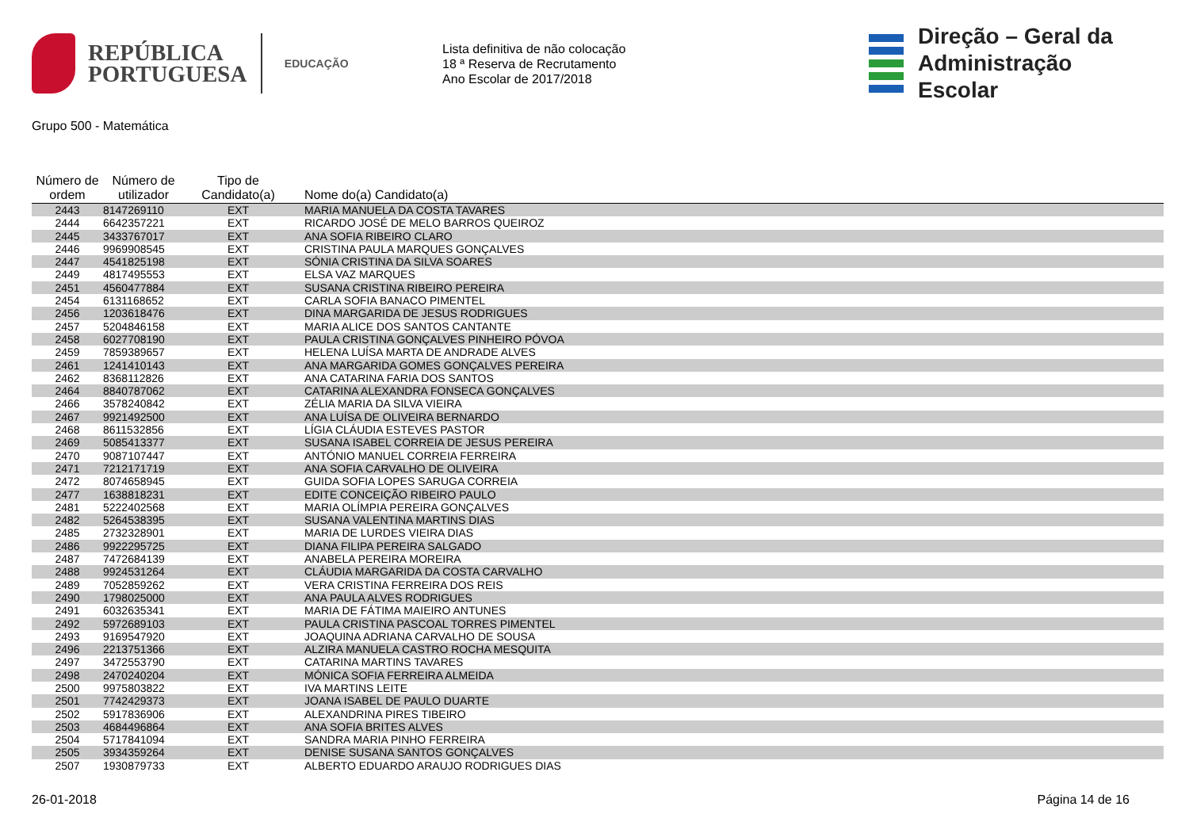REPÚBLICA
PORTUGUESA
EDUCAÇÃO
Lista definitiva de não colocação
18 ª Reserva de Recrutamento
Ano Escolar de 2017/2018
Direção – Geral da
Administração Escolar
Grupo 500 - Matemática
| Número de ordem | Número de utilizador | Tipo de Candidato(a) | Nome do(a) Candidato(a) |
| --- | --- | --- | --- |
| 2443 | 8147269110 | EXT | MARIA MANUELA DA COSTA TAVARES |
| 2444 | 6642357221 | EXT | RICARDO JOSÉ DE MELO BARROS QUEIROZ |
| 2445 | 3433767017 | EXT | ANA SOFIA RIBEIRO CLARO |
| 2446 | 9969908545 | EXT | CRISTINA PAULA MARQUES GONÇALVES |
| 2447 | 4541825198 | EXT | SÓNIA CRISTINA DA SILVA SOARES |
| 2449 | 4817495553 | EXT | ELSA VAZ MARQUES |
| 2451 | 4560477884 | EXT | SUSANA CRISTINA RIBEIRO PEREIRA |
| 2454 | 6131168652 | EXT | CARLA SOFIA BANACO PIMENTEL |
| 2456 | 1203618476 | EXT | DINA MARGARIDA DE JESUS RODRIGUES |
| 2457 | 5204846158 | EXT | MARIA ALICE DOS SANTOS CANTANTE |
| 2458 | 6027708190 | EXT | PAULA CRISTINA GONÇALVES PINHEIRO PÓVOA |
| 2459 | 7859389657 | EXT | HELENA LUÍSA MARTA DE ANDRADE ALVES |
| 2461 | 1241410143 | EXT | ANA MARGARIDA GOMES GONÇALVES PEREIRA |
| 2462 | 8368112826 | EXT | ANA CATARINA FARIA DOS SANTOS |
| 2464 | 8840787062 | EXT | CATARINA ALEXANDRA FONSECA GONÇALVES |
| 2466 | 3578240842 | EXT | ZÉLIA MARIA DA SILVA VIEIRA |
| 2467 | 9921492500 | EXT | ANA LUÍSA DE OLIVEIRA BERNARDO |
| 2468 | 8611532856 | EXT | LÍGIA CLÁUDIA ESTEVES PASTOR |
| 2469 | 5085413377 | EXT | SUSANA ISABEL CORREIA DE JESUS PEREIRA |
| 2470 | 9087107447 | EXT | ANTÓNIO MANUEL CORREIA FERREIRA |
| 2471 | 7212171719 | EXT | ANA SOFIA CARVALHO DE OLIVEIRA |
| 2472 | 8074658945 | EXT | GUIDA SOFIA LOPES SARUGA CORREIA |
| 2477 | 1638818231 | EXT | EDITE CONCEIÇÃO RIBEIRO PAULO |
| 2481 | 5222402568 | EXT | MARIA OLÍMPIA PEREIRA GONÇALVES |
| 2482 | 5264538395 | EXT | SUSANA VALENTINA MARTINS DIAS |
| 2485 | 2732328901 | EXT | MARIA DE LURDES VIEIRA DIAS |
| 2486 | 9922295725 | EXT | DIANA FILIPA PEREIRA SALGADO |
| 2487 | 7472684139 | EXT | ANABELA PEREIRA MOREIRA |
| 2488 | 9924531264 | EXT | CLÁUDIA MARGARIDA DA COSTA CARVALHO |
| 2489 | 7052859262 | EXT | VERA CRISTINA FERREIRA DOS REIS |
| 2490 | 1798025000 | EXT | ANA PAULA ALVES RODRIGUES |
| 2491 | 6032635341 | EXT | MARIA DE FÁTIMA MAIEIRO ANTUNES |
| 2492 | 5972689103 | EXT | PAULA CRISTINA PASCOAL TORRES PIMENTEL |
| 2493 | 9169547920 | EXT | JOAQUINA ADRIANA CARVALHO DE SOUSA |
| 2496 | 2213751366 | EXT | ALZIRA MANUELA CASTRO ROCHA MESQUITA |
| 2497 | 3472553790 | EXT | CATARINA MARTINS TAVARES |
| 2498 | 2470240204 | EXT | MÓNICA SOFIA FERREIRA ALMEIDA |
| 2500 | 9975803822 | EXT | IVA MARTINS LEITE |
| 2501 | 7742429373 | EXT | JOANA ISABEL DE PAULO DUARTE |
| 2502 | 5917836906 | EXT | ALEXANDRINA PIRES TIBEIRO |
| 2503 | 4684496864 | EXT | ANA SOFIA BRITES ALVES |
| 2504 | 5717841094 | EXT | SANDRA MARIA PINHO FERREIRA |
| 2505 | 3934359264 | EXT | DENISE SUSANA SANTOS GONÇALVES |
| 2507 | 1930879733 | EXT | ALBERTO EDUARDO ARAUJO RODRIGUES DIAS |
26-01-2018 Página 14 de 16